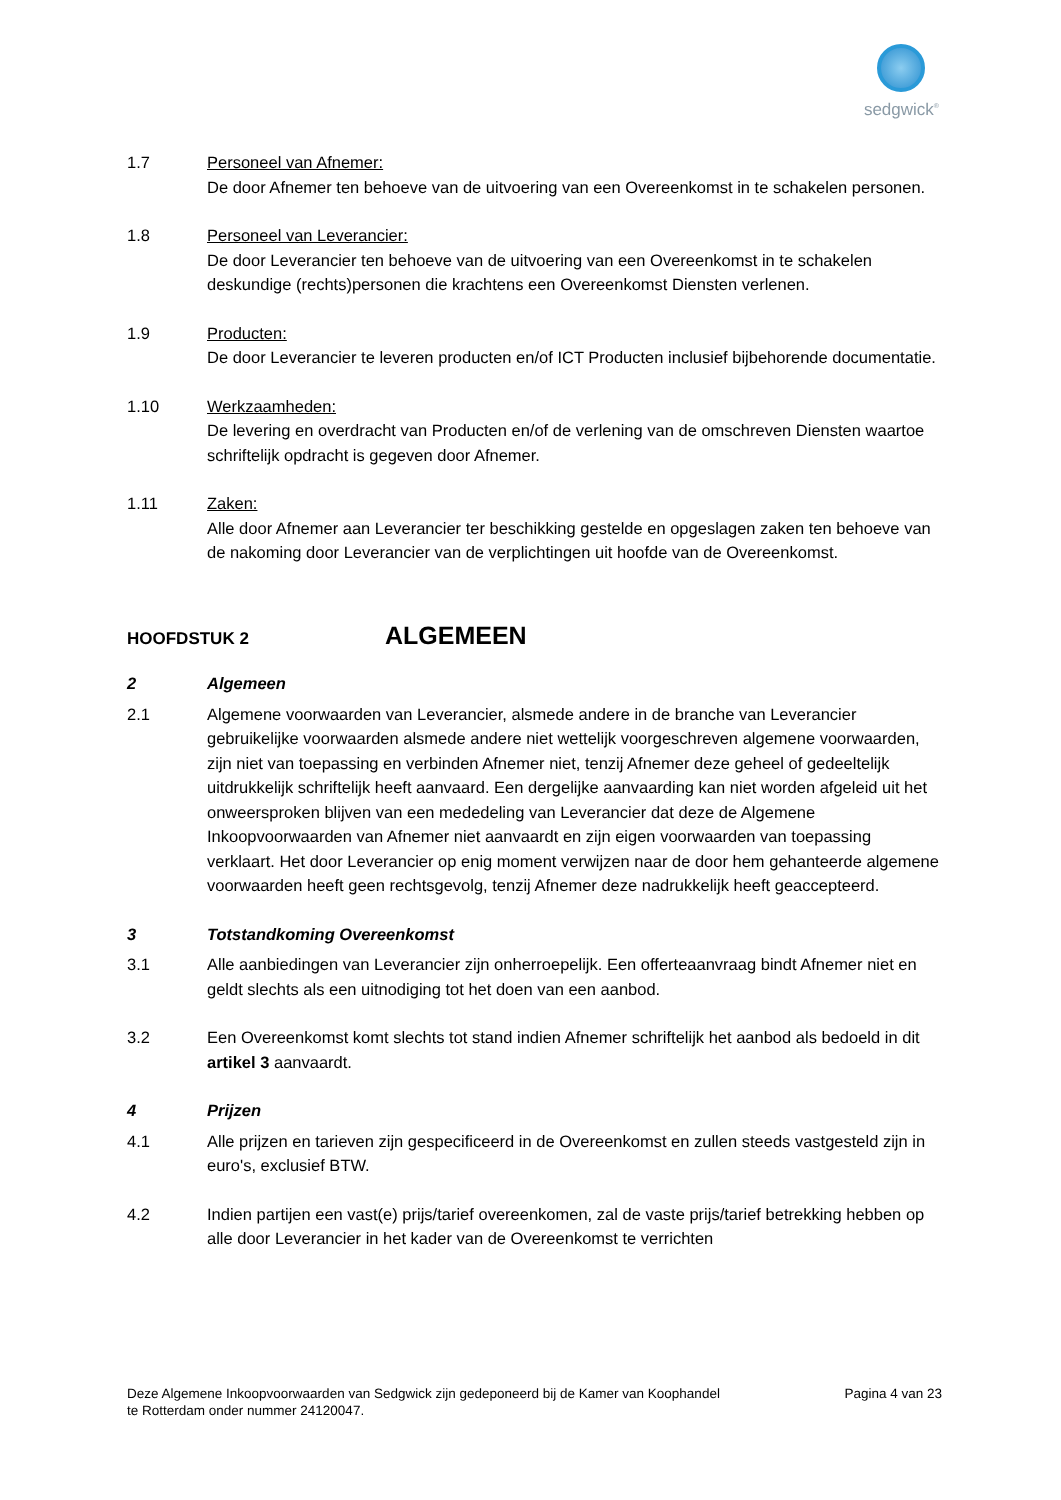sedgwick<sup>®</sup>
1.7 Personeel van Afnemer:
De door Afnemer ten behoeve van de uitvoering van een Overeenkomst in te schakelen personen.
1.8 Personeel van Leverancier:
De door Leverancier ten behoeve van de uitvoering van een Overeenkomst in te schakelen deskundige (rechts)personen die krachtens een Overeenkomst Diensten verlenen.
1.9 Producten:
De door Leverancier te leveren producten en/of ICT Producten inclusief bijbehorende documentatie.
1.10 Werkzaamheden:
De levering en overdracht van Producten en/of de verlening van de omschreven Diensten waartoe schriftelijk opdracht is gegeven door Afnemer.
1.11 Zaken:
Alle door Afnemer aan Leverancier ter beschikking gestelde en opgeslagen zaken ten behoeve van de nakoming door Leverancier van de verplichtingen uit hoofde van de Overeenkomst.
HOOFDSTUK 2
ALGEMEEN
2 Algemeen
2.1 Algemene voorwaarden van Leverancier, alsmede andere in de branche van Leverancier gebruikelijke voorwaarden alsmede andere niet wettelijk voorgeschreven algemene voorwaarden, zijn niet van toepassing en verbinden Afnemer niet, tenzij Afnemer deze geheel of gedeeltelijk uitdrukkelijk schriftelijk heeft aanvaard. Een dergelijke aanvaarding kan niet worden afgeleid uit het onweersproken blijven van een mededeling van Leverancier dat deze de Algemene Inkoopvoorwaarden van Afnemer niet aanvaardt en zijn eigen voorwaarden van toepassing verklaart. Het door Leverancier op enig moment verwijzen naar de door hem gehanteerde algemene voorwaarden heeft geen rechtsgevolg, tenzij Afnemer deze nadrukkelijk heeft geaccepteerd.
3 Totstandkoming Overeenkomst
3.1 Alle aanbiedingen van Leverancier zijn onherroepelijk. Een offerteaanvraag bindt Afnemer niet en geldt slechts als een uitnodiging tot het doen van een aanbod.
3.2 Een Overeenkomst komt slechts tot stand indien Afnemer schriftelijk het aanbod als bedoeld in dit artikel 3 aanvaardt.
4 Prijzen
4.1 Alle prijzen en tarieven zijn gespecificeerd in de Overeenkomst en zullen steeds vastgesteld zijn in euro's, exclusief BTW.
4.2 Indien partijen een vast(e) prijs/tarief overeenkomen, zal de vaste prijs/tarief betrekking hebben op alle door Leverancier in het kader van de Overeenkomst te verrichten
Deze Algemene Inkoopvoorwaarden van Sedgwick zijn gedeponeerd bij de Kamer van Koophandel
te Rotterdam onder nummer 24120047.
Pagina 4 van 23